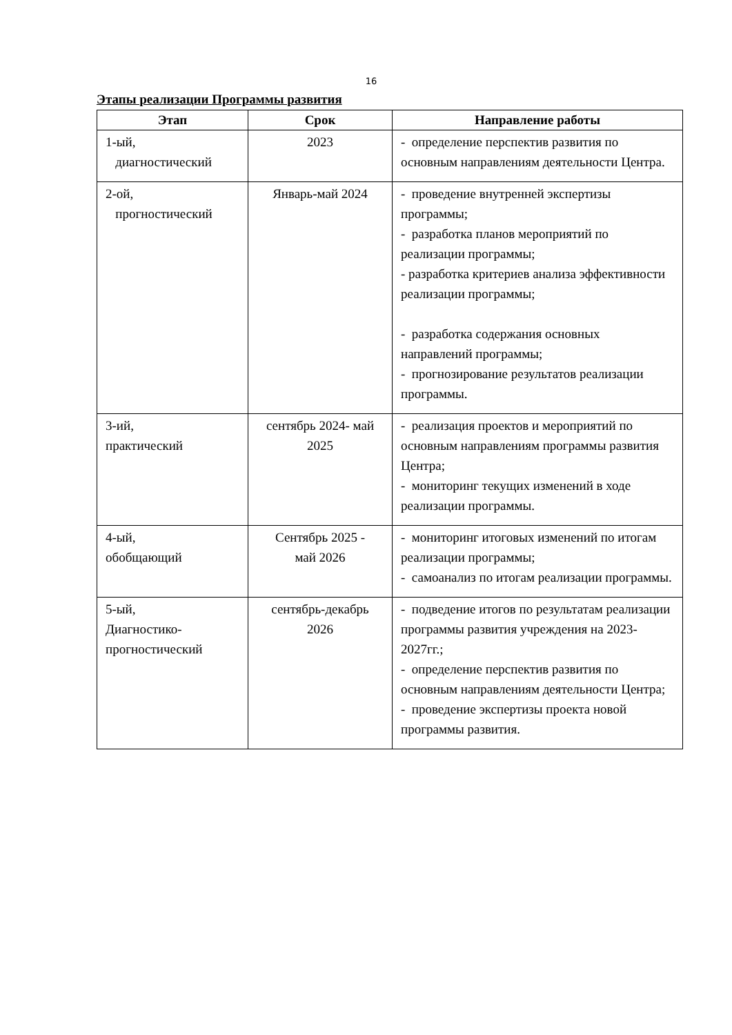16
Этапы реализации Программы развития
| Этап | Срок | Направление работы |
| --- | --- | --- |
| 1-ый, диагностический | 2023 | - определение перспектив развития по основным направлениям деятельности Центра. |
| 2-ой, прогностический | Январь-май 2024 | - проведение внутренней экспертизы программы; - разработка планов мероприятий по реализации программы; - разработка критериев анализа эффективности реализации программы; - разработка содержания основных направлений программы; - прогнозирование результатов реализации программы. |
| 3-ий, практический | сентябрь 2024- май 2025 | - реализация проектов и мероприятий по основным направлениям программы развития Центра; - мониторинг текущих изменений в ходе реализации программы. |
| 4-ый, обобщающий | Сентябрь 2025 - май 2026 | - мониторинг итоговых изменений по итогам реализации программы; - самоанализ по итогам реализации программы. |
| 5-ый, Диагностико- прогностический | сентябрь-декабрь 2026 | - подведение итогов по результатам реализации программы развития учреждения на 2023-2027гг.; - определение перспектив развития по основным направлениям деятельности Центра; - проведение экспертизы проекта новой программы развития. |